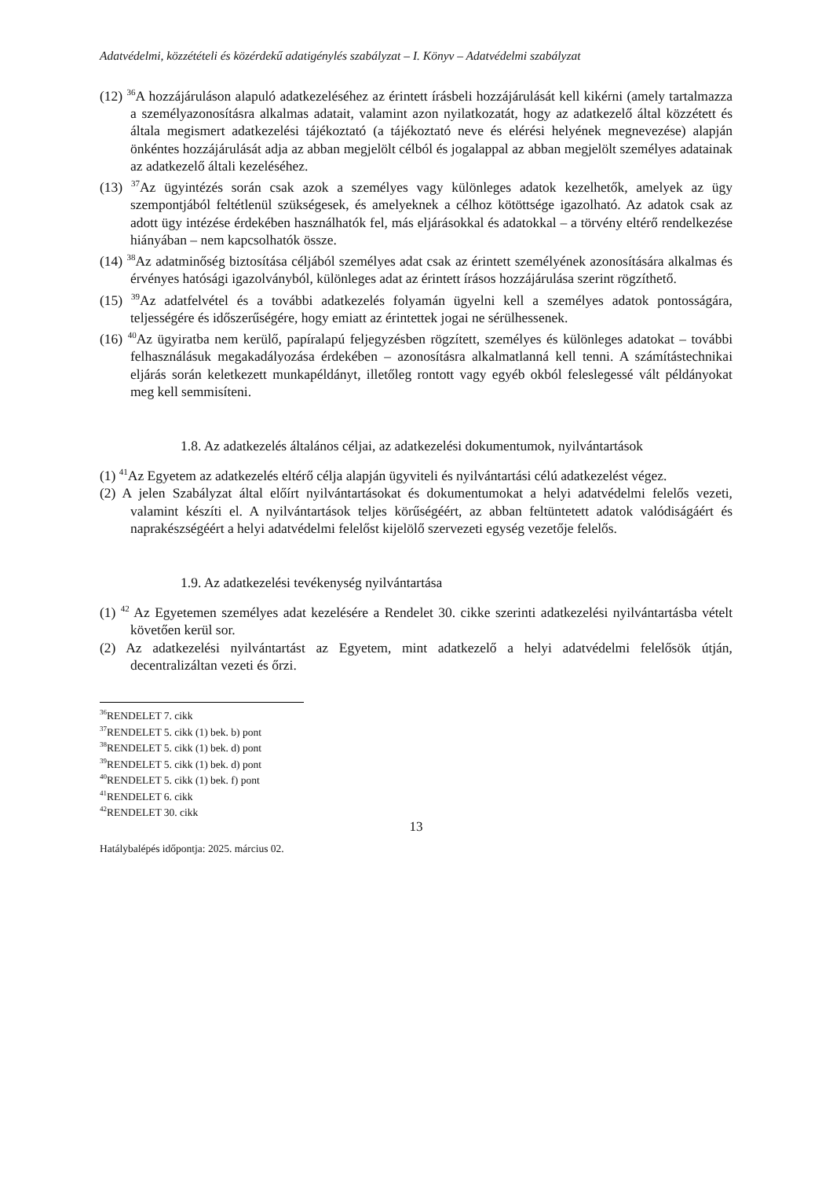Adatvédelmi, közzétételi és közérdekű adatigénylés szabályzat – I. Könyv – Adatvédelmi szabályzat
(12) <sup>36</sup>A hozzájáruláson alapuló adatkezeléséhez az érintett írásbeli hozzájárulását kell kikérni (amely tartalmazza a személyazonosításra alkalmas adatait, valamint azon nyilatkozatát, hogy az adatkezelő által közzétett és általa megismert adatkezelési tájékoztató (a tájékoztató neve és elérési helyének megnevezése) alapján önkéntes hozzájárulását adja az abban megjelölt célból és jogalappal az abban megjelölt személyes adatainak az adatkezelő általi kezeléséhez.
(13) <sup>37</sup>Az ügyintézés során csak azok a személyes vagy különleges adatok kezelhetők, amelyek az ügy szempontjából feltétlenül szükségesek, és amelyeknek a célhoz kötöttsége igazolható. Az adatok csak az adott ügy intézése érdekében használhatók fel, más eljárásokkal és adatokkal – a törvény eltérő rendelkezése hiányában – nem kapcsolhatók össze.
(14) <sup>38</sup>Az adatminőség biztosítása céljából személyes adat csak az érintett személyének azonosítására alkalmas és érvényes hatósági igazolványból, különleges adat az érintett írásos hozzájárulása szerint rögzíthető.
(15) <sup>39</sup>Az adatfelvétel és a további adatkezelés folyamán ügyelni kell a személyes adatok pontosságára, teljességére és időszerűségére, hogy emiatt az érintettek jogai ne sérülhessenek.
(16) <sup>40</sup>Az ügyiratba nem kerülő, papíralapú feljegyzésben rögzített, személyes és különleges adatokat – további felhasználásuk megakadályozása érdekében – azonosításra alkalmatlanná kell tenni. A számítástechnikai eljárás során keletkezett munkapéldányt, illetőleg rontott vagy egyéb okból feleslegessé vált példányokat meg kell semmisíteni.
1.8. Az adatkezelés általános céljai, az adatkezelési dokumentumok, nyilvántartások
(1) <sup>41</sup>Az Egyetem az adatkezelés eltérő célja alapján ügyviteli és nyilvántartási célú adatkezelést végez.
(2) A jelen Szabályzat által előírt nyilvántartásokat és dokumentumokat a helyi adatvédelmi felelős vezeti, valamint készíti el. A nyilvántartások teljes körűségéért, az abban feltüntetett adatok valódiságáért és naprakészségéért a helyi adatvédelmi felelőst kijelölő szervezeti egység vezetője felelős.
1.9. Az adatkezelési tevékenység nyilvántartása
(1) <sup>42</sup> Az Egyetemen személyes adat kezelésére a Rendelet 30. cikke szerinti adatkezelési nyilvántartásba vételt követően kerül sor.
(2) Az adatkezelési nyilvántartást az Egyetem, mint adatkezelő a helyi adatvédelmi felelősök útján, decentralizáltan vezeti és őrzi.
<sup>36</sup> RENDELET 7. cikk
<sup>37</sup> RENDELET 5. cikk (1) bek. b) pont
<sup>38</sup> RENDELET 5. cikk (1) bek. d) pont
<sup>39</sup> RENDELET 5. cikk (1) bek. d) pont
<sup>40</sup> RENDELET 5. cikk (1) bek. f) pont
<sup>41</sup> RENDELET 6. cikk
<sup>42</sup> RENDELET 30. cikk
13
Hatálybalépés időpontja: 2025. március 02.